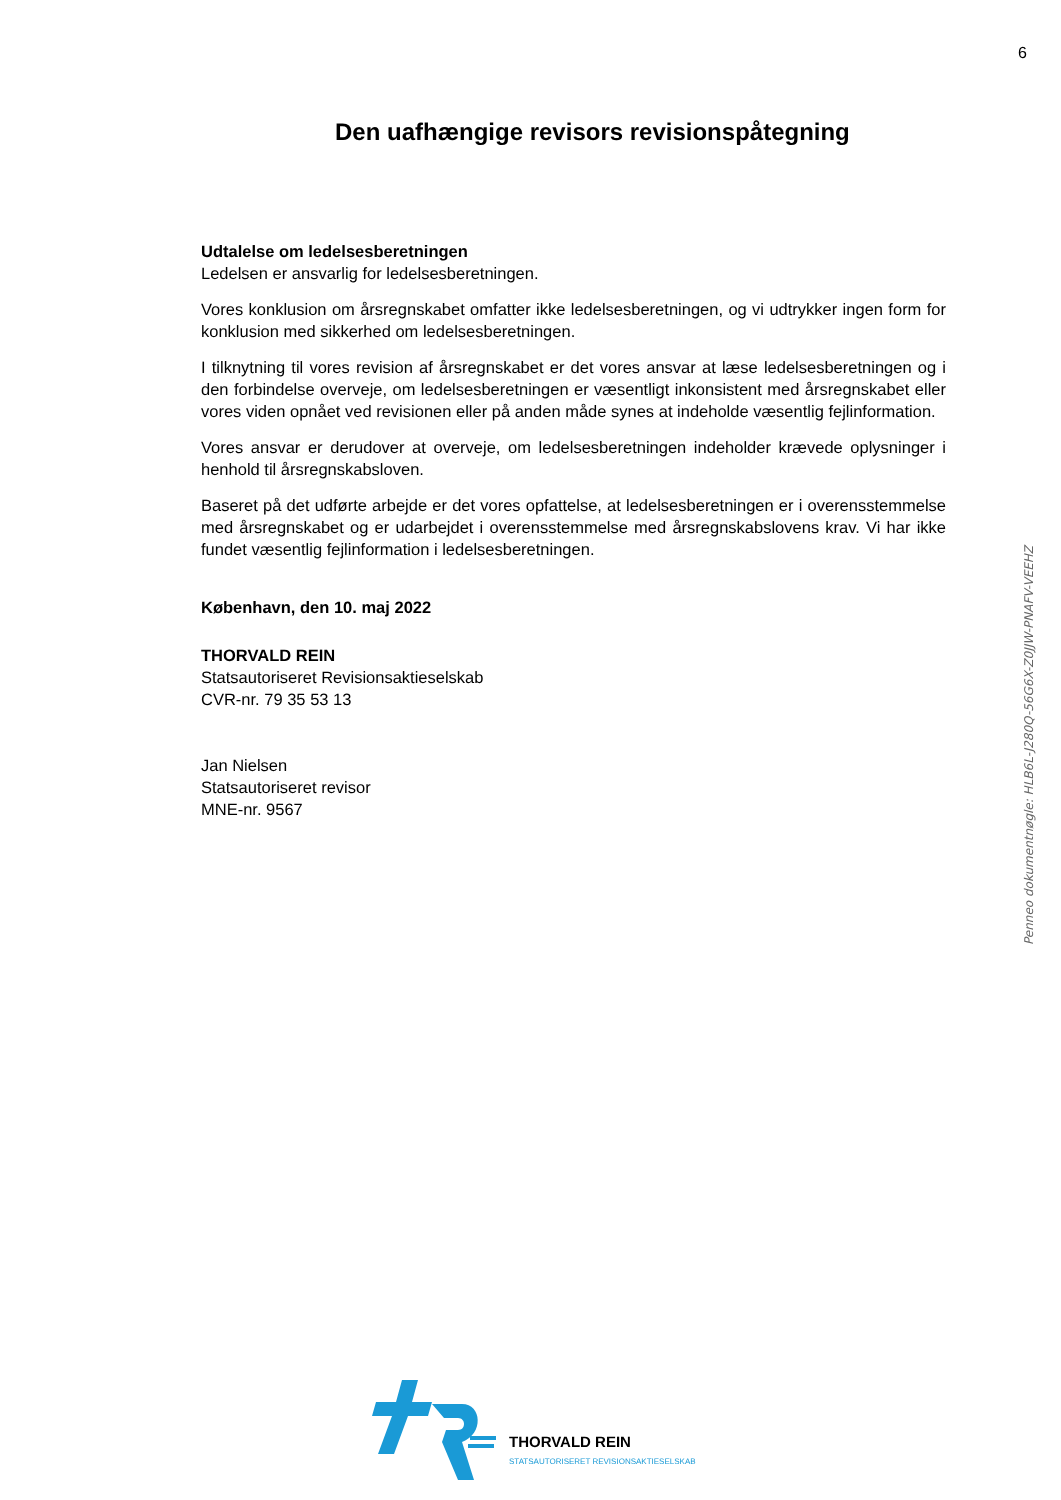6
Den uafhængige revisors revisionspåtegning
Udtalelse om ledelsesberetningen
Ledelsen er ansvarlig for ledelsesberetningen.
Vores konklusion om årsregnskabet omfatter ikke ledelsesberetningen, og vi udtrykker ingen form for konklusion med sikkerhed om ledelsesberetningen.
I tilknytning til vores revision af årsregnskabet er det vores ansvar at læse ledelsesberetningen og i den forbindelse overveje, om ledelsesberetningen er væsentligt inkonsistent med årsregnskabet eller vores viden opnået ved revisionen eller på anden måde synes at indeholde væsentlig fejlinformation.
Vores ansvar er derudover at overveje, om ledelsesberetningen indeholder krævede oplysninger i henhold til årsregnskabsloven.
Baseret på det udførte arbejde er det vores opfattelse, at ledelsesberetningen er i overensstemmelse med årsregnskabet og er udarbejdet i overensstemmelse med årsregnskabslovens krav. Vi har ikke fundet væsentlig fejlinformation i ledelsesberetningen.
København, den 10. maj 2022
THORVALD REIN
Statsautoriseret Revisionsaktieselskab
CVR-nr. 79 35 53 13
Jan Nielsen
Statsautoriseret revisor
MNE-nr. 9567
Penneo dokumentnøgle: HLB6L-J280Q-56G6X-Z0JJW-PNAFV-VEEHZ
THORVALD REIN
STATSAUTORISERET REVISIONSAKTIESELSKAB